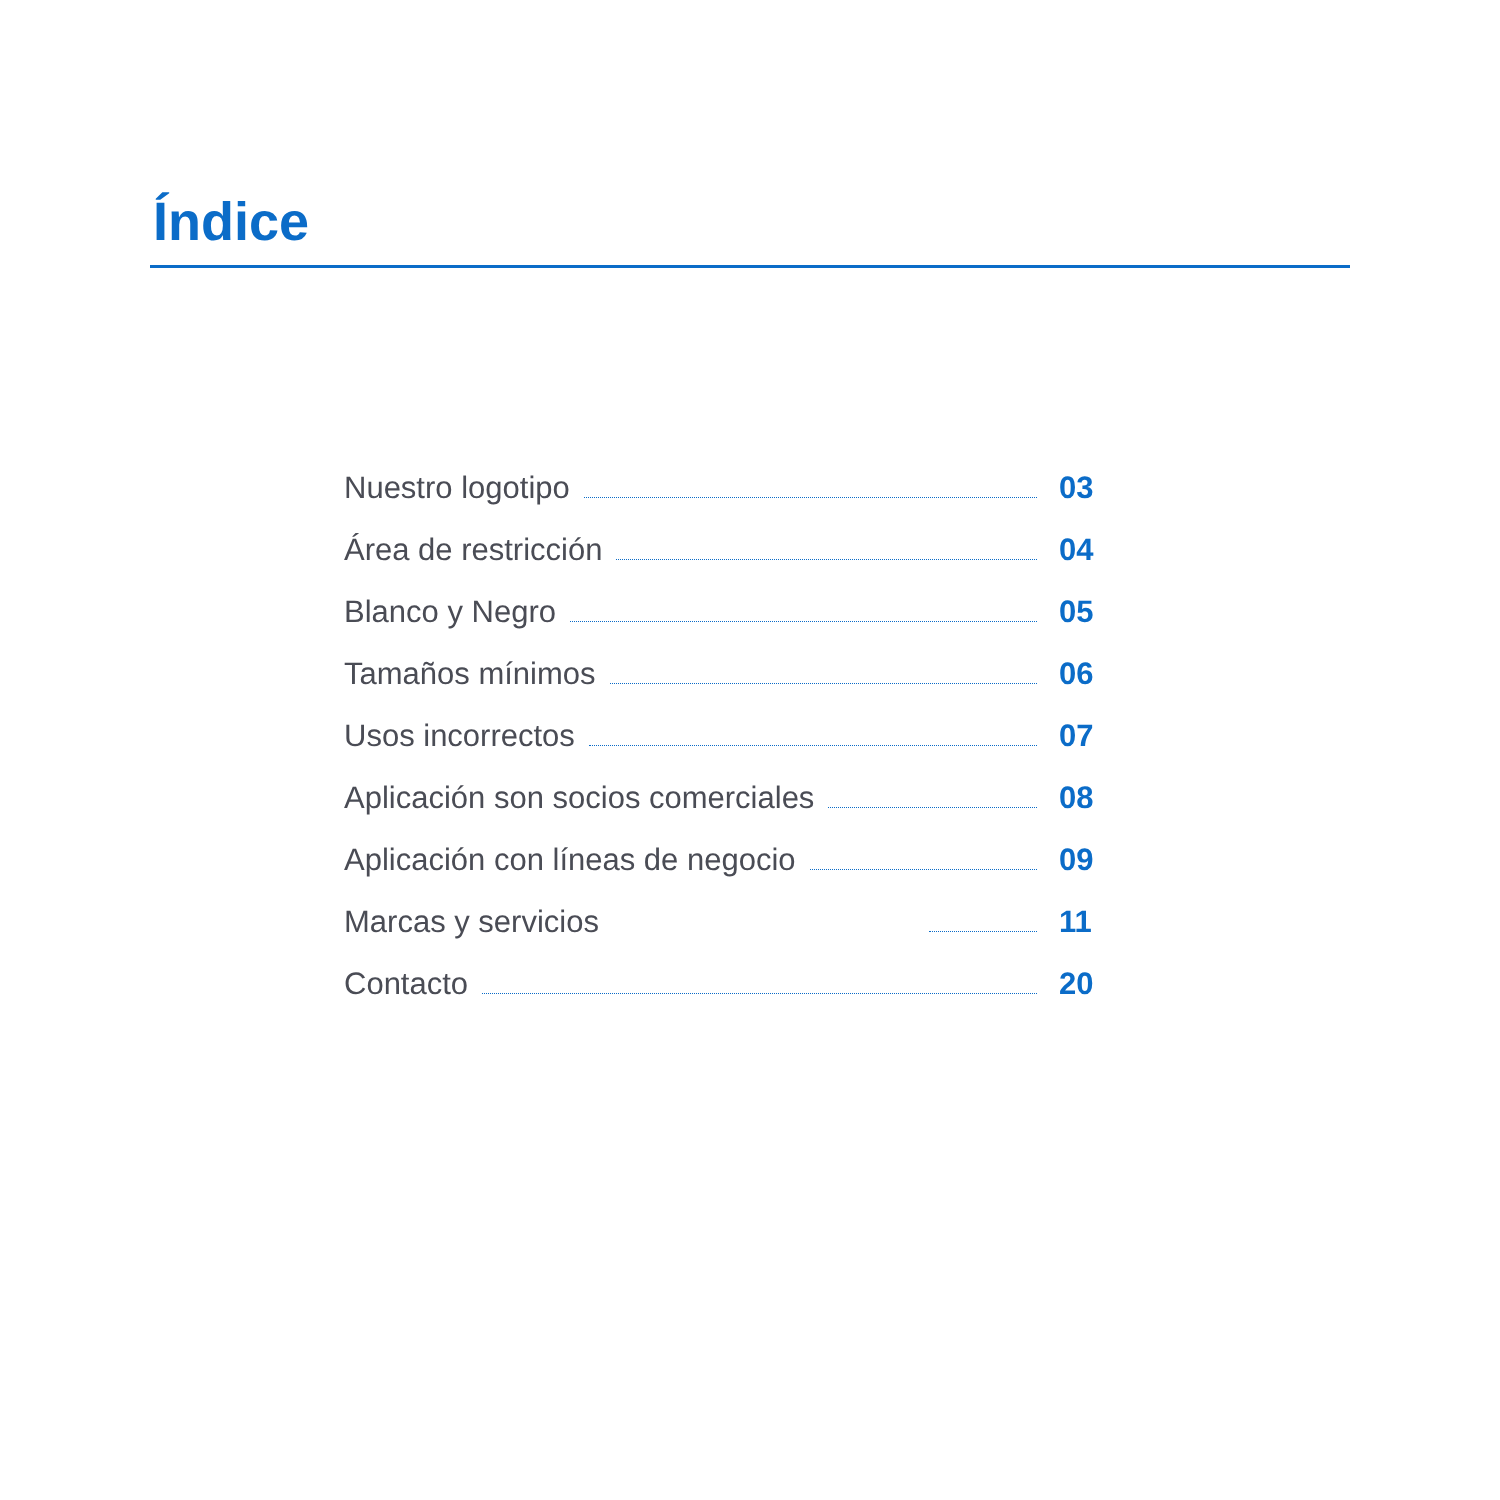Índice
Nuestro logotipo 03
Área de restricción 04
Blanco y Negro 05
Tamaños mínimos 06
Usos incorrectos 07
Aplicación son socios comerciales 08
Aplicación con líneas de negocio 09
Marcas y servicios 11
Contacto 20